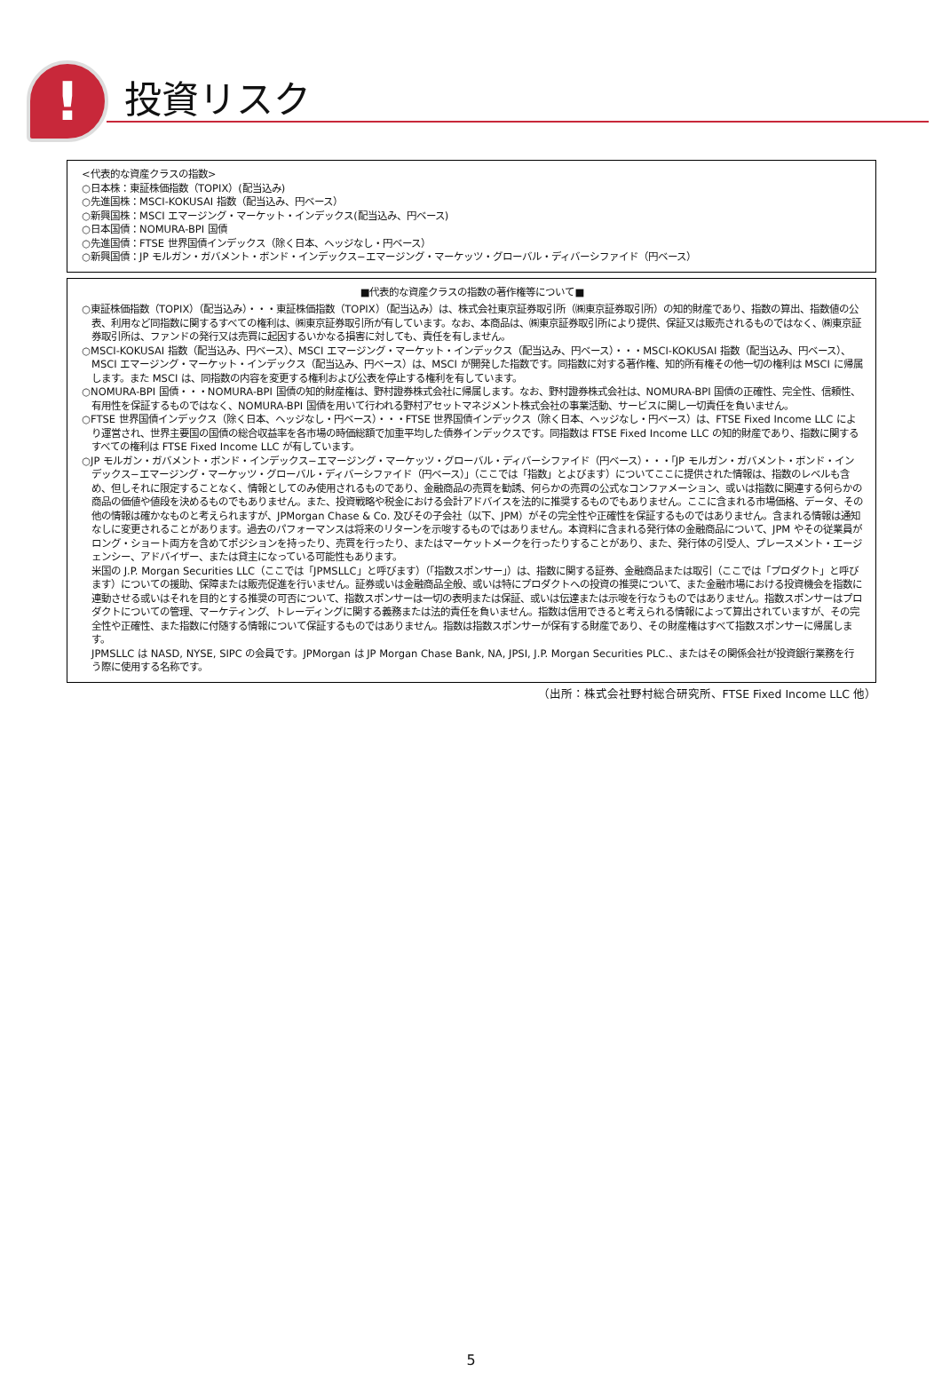! 投資リスク
<代表的な資産クラスの指数>
○日本株：東証株価指数（TOPIX）(配当込み)
○先進国株：MSCI-KOKUSAI 指数（配当込み、円ベース）
○新興国株：MSCI エマージング・マーケット・インデックス(配当込み、円ベース)
○日本国債：NOMURA-BPI 国債
○先進国債：FTSE 世界国債インデックス（除く日本、ヘッジなし・円ベース）
○新興国債：JP モルガン・ガバメント・ボンド・インデックス−エマージング・マーケッツ・グローバル・ディバーシファイド（円ベース）
■代表的な資産クラスの指数の著作権等について■
○東証株価指数（TOPIX）（配当込み）・・・東証株価指数（TOPIX）（配当込み）は、株式会社東京証券取引所（㈱東京証券取引所）の知的財産であり、指数の算出、指数値の公表、利用など同指数に関するすべての権利は、㈱東京証券取引所が有しています。なお、本商品は、㈱東京証券取引所により提供、保証又は販売されるものではなく、㈱東京証券取引所は、ファンドの発行又は売買に起因するいかなる損害に対しても、責任を有しません。
○MSCI-KOKUSAI 指数（配当込み、円ベース）、MSCI エマージング・マーケット・インデックス（配当込み、円ベース）・・・MSCI-KOKUSAI 指数（配当込み、円ベース）、MSCI エマージング・マーケット・インデックス（配当込み、円ベース）は、MSCI が開発した指数です。同指数に対する著作権、知的所有権その他一切の権利は MSCI に帰属します。また MSCI は、同指数の内容を変更する権利および公表を停止する権利を有しています。
○NOMURA-BPI 国債・・・NOMURA-BPI 国債の知的財産権は、野村證券株式会社に帰属します。なお、野村證券株式会社は、NOMURA-BPI 国債の正確性、完全性、信頼性、有用性を保証するものではなく、NOMURA-BPI 国債を用いて行われる野村アセットマネジメント株式会社の事業活動、サービスに関し一切責任を負いません。
○FTSE 世界国債インデックス（除く日本、ヘッジなし・円ベース）・・・FTSE 世界国債インデックス（除く日本、ヘッジなし・円ベース）は、FTSE Fixed Income LLC により運営され、世界主要国の国債の総合収益率を各市場の時価総額で加重平均した債券インデックスです。同指数は FTSE Fixed Income LLC の知的財産であり、指数に関するすべての権利は FTSE Fixed Income LLC が有しています。
○JP モルガン・ガバメント・ボンド・インデックス−エマージング・マーケッツ・グローバル・ディバーシファイド（円ベース）・・・「JP モルガン・ガバメント・ボンド・インデックス−エマージング・マーケッツ・グローバル・ディバーシファイド（円ベース）」（ここでは「指数」とよびます）についてここに提供された情報は、指数のレベルも含め、但しそれに限定することなく、情報としてのみ使用されるものであり、金融商品の売買を勧誘、何らかの売買の公式なコンファメーション、或いは指数に関連する何らかの商品の価値や値段を決めるものでもありません。また、投資戦略や税金における会計アドバイスを法的に推奨するものでもありません。ここに含まれる市場価格、データ、その他の情報は確かなものと考えられますが、JPMorgan Chase & Co. 及びその子会社（以下、JPM）がその完全性や正確性を保証するものではありません。含まれる情報は通知なしに変更されることがあります。過去のパフォーマンスは将来のリターンを示唆するものではありません。本資料に含まれる発行体の金融商品について、JPM やその従業員がロング・ショート両方を含めてポジションを持ったり、売買を行ったり、またはマーケットメークを行ったりすることがあり、また、発行体の引受人、プレースメント・エージェンシー、アドバイザー、または貸主になっている可能性もあります。
米国の J.P. Morgan Securities LLC（ここでは「JPMSLLC」と呼びます）（「指数スポンサー」）は、指数に関する証券、金融商品または取引（ここでは「プロダクト」と呼びます）についての援助、保障または販売促進を行いません。証券或いは金融商品全般、或いは特にプロダクトへの投資の推奨について、また金融市場における投資機会を指数に連動させる或いはそれを目的とする推奨の可否について、指数スポンサーは一切の表明または保証、或いは伝達または示唆を行なうものではありません。指数スポンサーはプロダクトについての管理、マーケティング、トレーディングに関する義務または法的責任を負いません。指数は信用できると考えられる情報によって算出されていますが、その完全性や正確性、また指数に付随する情報について保証するものではありません。指数は指数スポンサーが保有する財産であり、その財産権はすべて指数スポンサーに帰属します。
JPMSLLC は NASD, NYSE, SIPC の会員です。JPMorgan は JP Morgan Chase Bank, NA, JPSI, J.P. Morgan Securities PLC.、またはその関係会社が投資銀行業務を行う際に使用する名称です。
（出所：株式会社野村総合研究所、FTSE Fixed Income LLC 他）
5